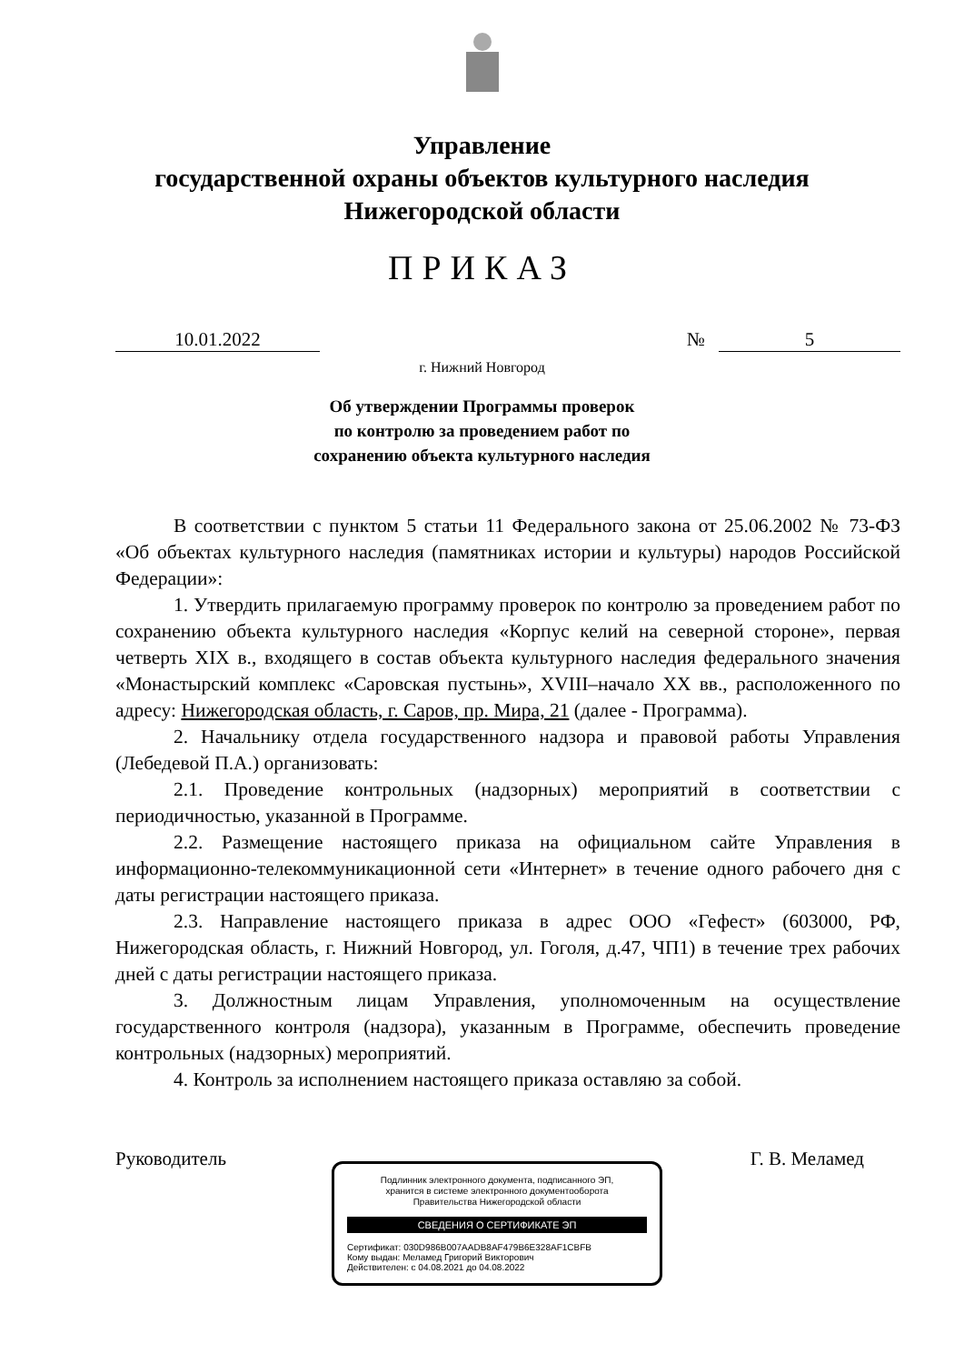Управление
государственной охраны объектов культурного наследия
Нижегородской области
ПРИКАЗ
10.01.2022 № 5
г. Нижний Новгород
Об утверждении Программы проверок
по контролю за проведением работ по
сохранению объекта культурного наследия
В соответствии с пунктом 5 статьи 11 Федерального закона от 25.06.2002 № 73-ФЗ «Об объектах культурного наследия (памятниках истории и культуры) народов Российской Федерации»:
1. Утвердить прилагаемую программу проверок по контролю за проведением работ по сохранению объекта культурного наследия «Корпус келий на северной стороне», первая четверть XIX в., входящего в состав объекта культурного наследия федерального значения «Монастырский комплекс «Саровская пустынь», XVIII–начало XX вв., расположенного по адресу: Нижегородская область, г. Саров, пр. Мира, 21 (далее - Программа).
2. Начальнику отдела государственного надзора и правовой работы Управления (Лебедевой П.А.) организовать:
2.1. Проведение контрольных (надзорных) мероприятий в соответствии с периодичностью, указанной в Программе.
2.2. Размещение настоящего приказа на официальном сайте Управления в информационно-телекоммуникационной сети «Интернет» в течение одного рабочего дня с даты регистрации настоящего приказа.
2.3. Направление настоящего приказа в адрес ООО «Гефест» (603000, РФ, Нижегородская область, г. Нижний Новгород, ул. Гоголя, д.47, ЧП1) в течение трех рабочих дней с даты регистрации настоящего приказа.
3. Должностным лицам Управления, уполномоченным на осуществление государственного контроля (надзора), указанным в Программе, обеспечить проведение контрольных (надзорных) мероприятий.
4. Контроль за исполнением настоящего приказа оставляю за собой.
Руководитель Г. В. Меламед
Подлинник электронного документа, подписанного ЭП,
хранится в системе электронного документооборота
Правительства Нижегородской области
СВЕДЕНИЯ О СЕРТИФИКАТЕ ЭП
Сертификат: 030D986B007AADB8AF479B6E328AF1CBFB
Кому выдан: Меламед Григорий Викторович
Действителен: с 04.08.2021 до 04.08.2022